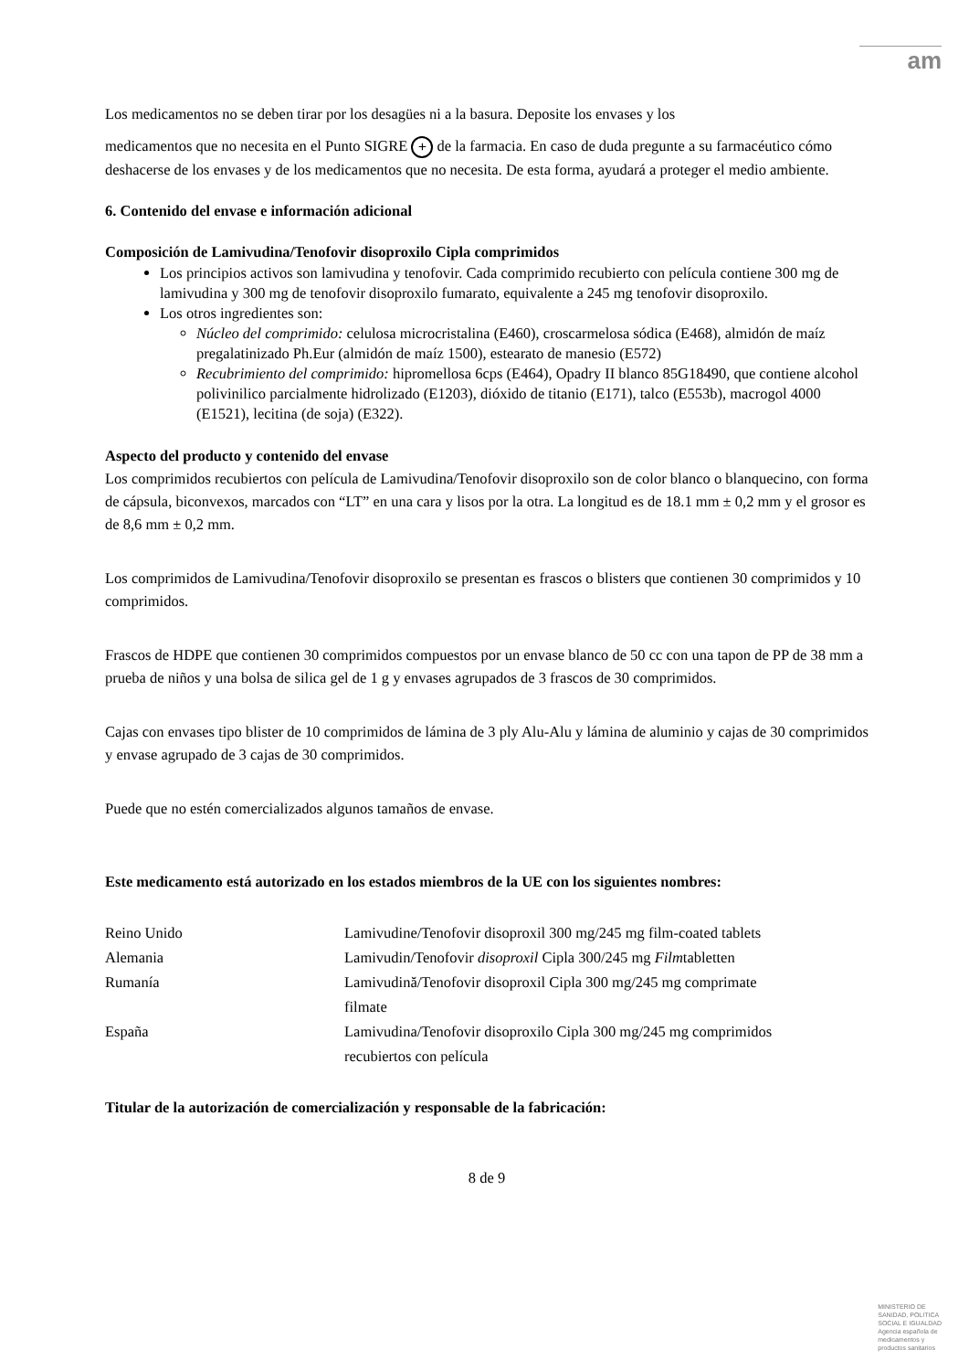am
Los medicamentos no se deben tirar por los desagües ni a la basura. Deposite los envases y los
medicamentos que no necesita en el Punto SIGRE + de la farmacia. En caso de duda pregunte a su farmacéutico cómo deshacerse de los envases y de los medicamentos que no necesita. De esta forma, ayudará a proteger el medio ambiente.
6. Contenido del envase e información adicional
Composición de Lamivudina/Tenofovir disoproxilo Cipla comprimidos
Los principios activos son lamivudina y tenofovir. Cada comprimido recubierto con película contiene 300 mg de lamivudina y 300 mg de tenofovir disoproxilo fumarato, equivalente a 245 mg tenofovir disoproxilo.
Los otros ingredientes son:
Núcleo del comprimido: celulosa microcristalina (E460), croscarmelosa sódica (E468), almidón de maíz pregalatinizado Ph.Eur (almidón de maíz 1500), estearato de manesio (E572)
Recubrimiento del comprimido: hipromellosa 6cps (E464), Opadry II blanco 85G18490, que contiene alcohol polivinilico parcialmente hidrolizado (E1203), dióxido de titanio (E171), talco (E553b), macrogol 4000 (E1521), lecitina (de soja) (E322).
Aspecto del producto y contenido del envase
Los comprimidos recubiertos con película de Lamivudina/Tenofovir disoproxilo son de color blanco o blanquecino, con forma de cápsula, biconvexos, marcados con “LT” en una cara y lisos por la otra. La longitud es de 18.1 mm ± 0,2 mm y el grosor es de 8,6 mm ± 0,2 mm.
Los comprimidos de Lamivudina/Tenofovir disoproxilo se presentan es frascos o blisters que contienen 30 comprimidos y 10 comprimidos.
Frascos de HDPE que contienen 30 comprimidos compuestos por un envase blanco de 50 cc con una tapon de PP de 38 mm a prueba de niños y una bolsa de silica gel de 1 g y envases agrupados de 3 frascos de 30 comprimidos.
Cajas con envases tipo blister de 10 comprimidos de lámina de 3 ply Alu-Alu y lámina de aluminio y cajas de 30 comprimidos y envase agrupado de 3 cajas de 30 comprimidos.
Puede que no estén comercializados algunos tamaños de envase.
Este medicamento está autorizado en los estados miembros de la UE con los siguientes nombres:
| Reino Unido | Lamivudine/Tenofovir disoproxil 300 mg/245 mg film-coated tablets |
| Alemania | Lamivudin/Tenofovir disoproxil Cipla 300/245 mg Film tabletten |
| Rumanía | Lamivudină/Tenofovir disoproxil Cipla 300 mg/245 mg comprimate filmate |
| España | Lamivudina/Tenofovir disoproxilo Cipla 300 mg/245 mg comprimidos recubiertos con película |
Titular de la autorización de comercialización y responsable de la fabricación:
8 de 9
MINISTERIO DE
SANIDAD, POLITICA
SOCIAL E IGUALDAD
Agencia española de
medicamentos y
productos sanitarios